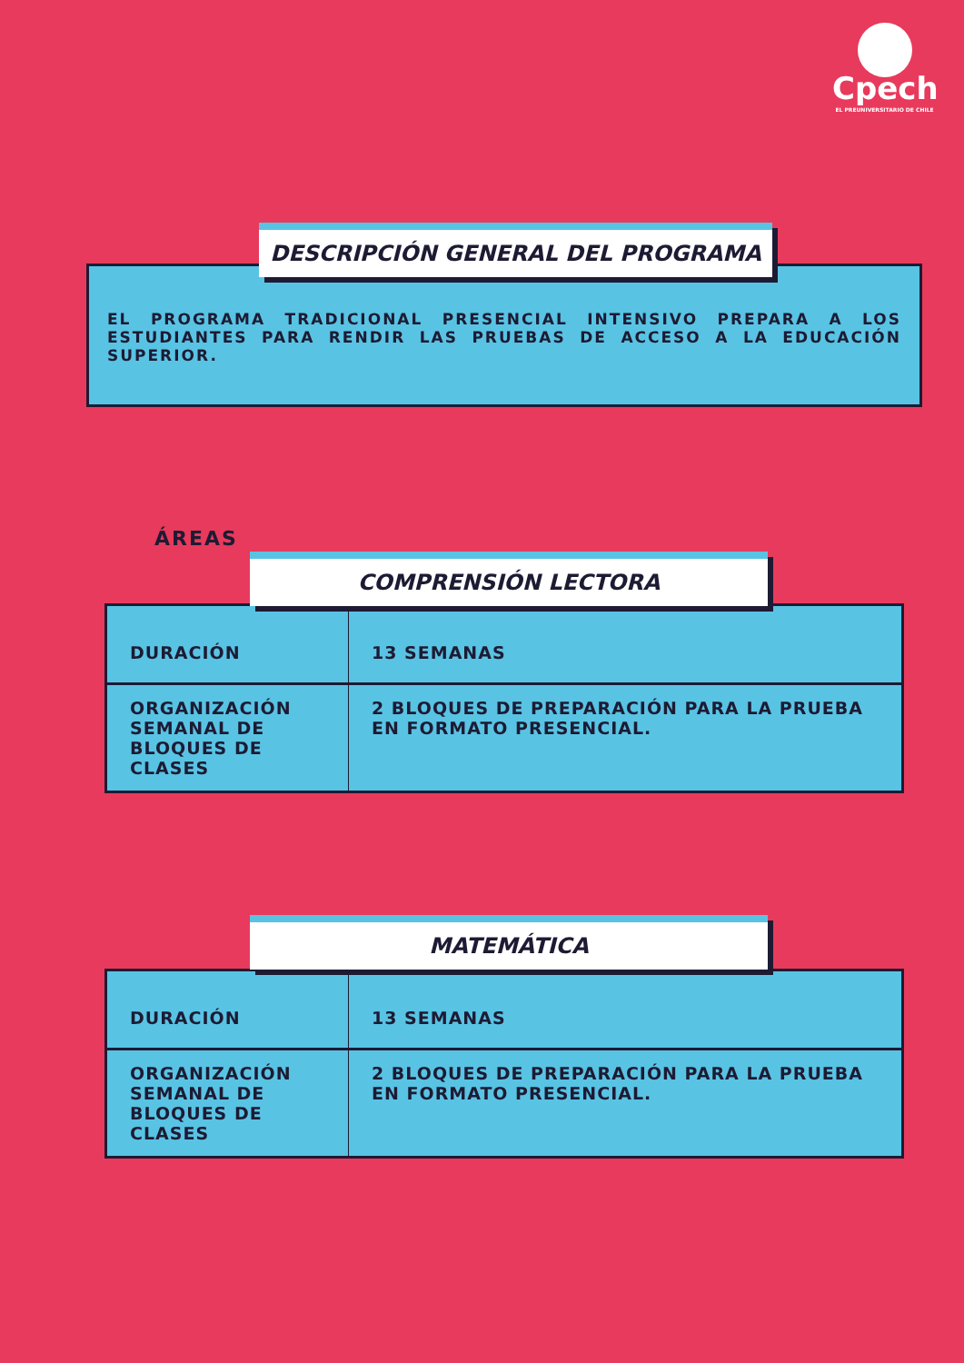Cpech
EL PREUNIVERSITARIO DE CHILE
EL PROGRAMA TRADICIONAL PRESENCIAL INTENSIVO PREPARA A LOS ESTUDIANTES PARA RENDIR LAS PRUEBAS DE ACCESO A LA EDUCACIÓN SUPERIOR.
DESCRIPCIÓN GENERAL DEL PROGRAMA
ÁREAS
| DURACIÓN | 13 SEMANAS |
| ORGANIZACIÓN SEMANAL DE BLOQUES DE CLASES | 2 BLOQUES DE PREPARACIÓN PARA LA PRUEBA EN FORMATO PRESENCIAL. |
COMPRENSIÓN LECTORA
| DURACIÓN | 13 SEMANAS |
| ORGANIZACIÓN SEMANAL DE BLOQUES DE CLASES | 2 BLOQUES DE PREPARACIÓN PARA LA PRUEBA EN FORMATO PRESENCIAL. |
MATEMÁTICA